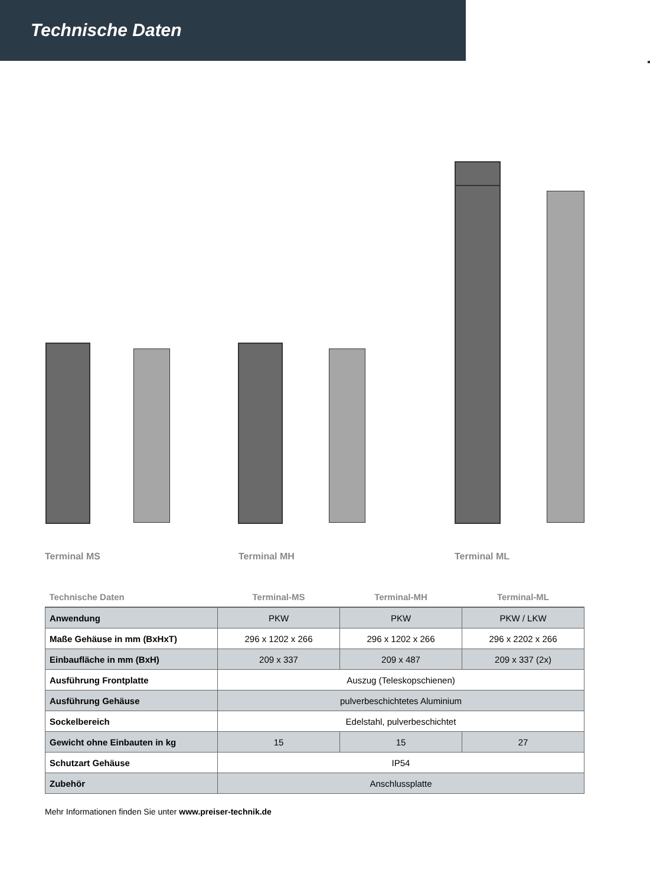Technische Daten
Terminal MS Terminal MH Terminal ML
| Technische Daten | Terminal-MS | Terminal-MH | Terminal-ML |
| --- | --- | --- | --- |
| Anwendung | PKW | PKW | PKW / LKW |
| Maße Gehäuse in mm (BxHxT) | 296 x 1202 x 266 | 296 x 1202 x 266 | 296 x 2202 x 266 |
| Einbaufläche in mm (BxH) | 209 x 337 | 209 x 487 | 209 x 337 (2x) |
| Ausführung Frontplatte | Auszug (Teleskopschienen) | | |
| Ausführung Gehäuse | pulverbeschichtetes Aluminium | | |
| Sockelbereich | Edelstahl, pulverbeschichtet | | |
| Gewicht ohne Einbauten in kg | 15 | 15 | 27 |
| Schutzart Gehäuse | IP54 | | |
| Zubehör | Anschlussplatte | | |
Mehr Informationen finden Sie unter www.preiser-technik.de